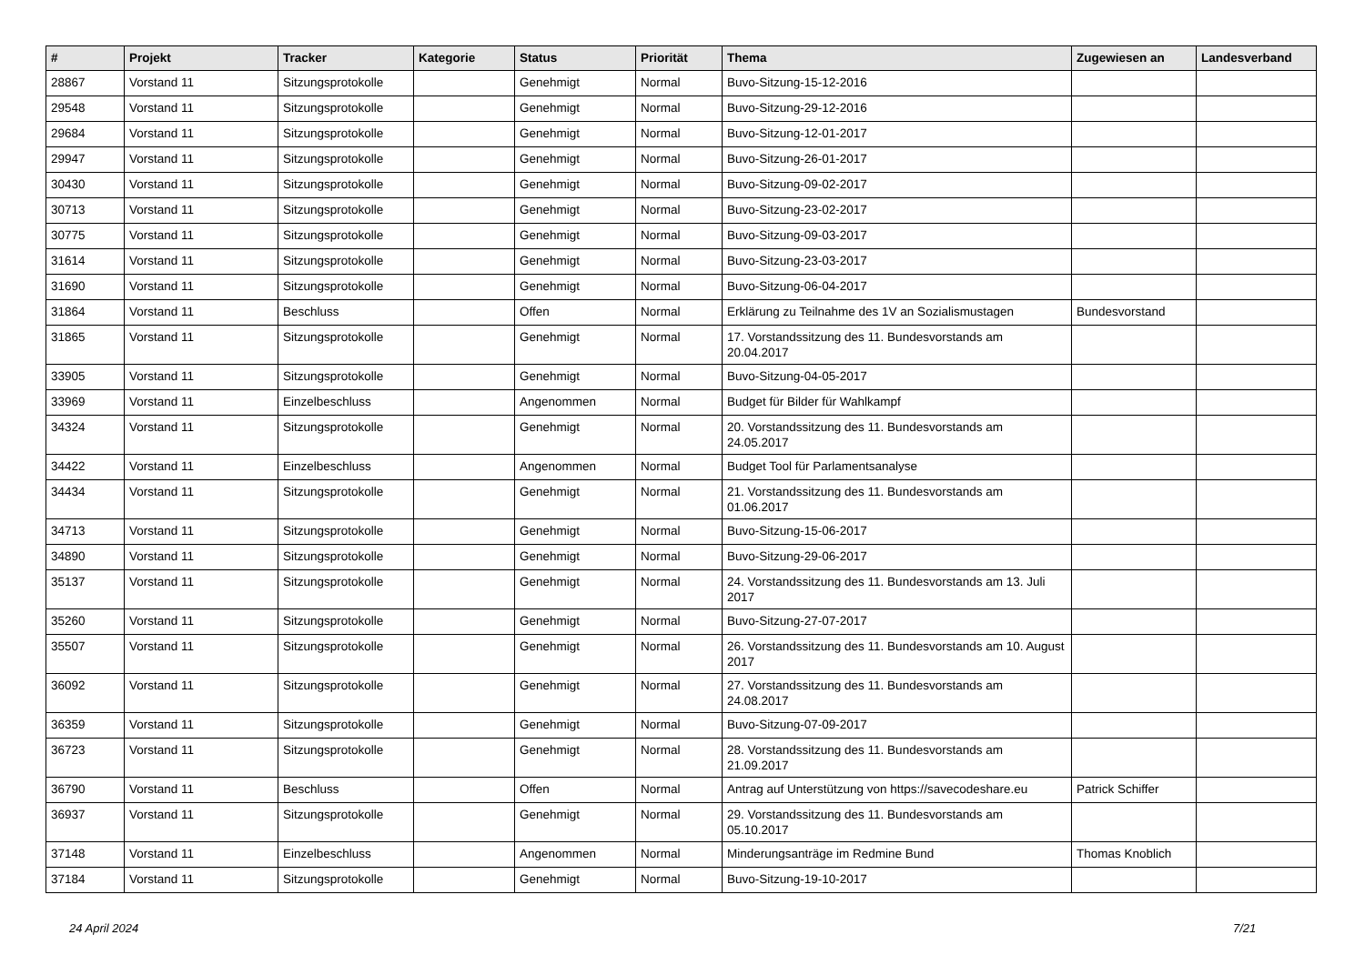| # | Projekt | Tracker | Kategorie | Status | Priorität | Thema | Zugewiesen an | Landesverband |
| --- | --- | --- | --- | --- | --- | --- | --- | --- |
| 28867 | Vorstand 11 | Sitzungsprotokolle | | Genehmigt | Normal | Buvo-Sitzung-15-12-2016 | | |
| 29548 | Vorstand 11 | Sitzungsprotokolle | | Genehmigt | Normal | Buvo-Sitzung-29-12-2016 | | |
| 29684 | Vorstand 11 | Sitzungsprotokolle | | Genehmigt | Normal | Buvo-Sitzung-12-01-2017 | | |
| 29947 | Vorstand 11 | Sitzungsprotokolle | | Genehmigt | Normal | Buvo-Sitzung-26-01-2017 | | |
| 30430 | Vorstand 11 | Sitzungsprotokolle | | Genehmigt | Normal | Buvo-Sitzung-09-02-2017 | | |
| 30713 | Vorstand 11 | Sitzungsprotokolle | | Genehmigt | Normal | Buvo-Sitzung-23-02-2017 | | |
| 30775 | Vorstand 11 | Sitzungsprotokolle | | Genehmigt | Normal | Buvo-Sitzung-09-03-2017 | | |
| 31614 | Vorstand 11 | Sitzungsprotokolle | | Genehmigt | Normal | Buvo-Sitzung-23-03-2017 | | |
| 31690 | Vorstand 11 | Sitzungsprotokolle | | Genehmigt | Normal | Buvo-Sitzung-06-04-2017 | | |
| 31864 | Vorstand 11 | Beschluss | | Offen | Normal | Erklärung zu Teilnahme des 1V an Sozialismustagen | Bundesvorstand | |
| 31865 | Vorstand 11 | Sitzungsprotokolle | | Genehmigt | Normal | 17. Vorstandssitzung des 11. Bundesvorstands am 20.04.2017 | | |
| 33905 | Vorstand 11 | Sitzungsprotokolle | | Genehmigt | Normal | Buvo-Sitzung-04-05-2017 | | |
| 33969 | Vorstand 11 | Einzelbeschluss | | Angenommen | Normal | Budget für Bilder für Wahlkampf | | |
| 34324 | Vorstand 11 | Sitzungsprotokolle | | Genehmigt | Normal | 20. Vorstandssitzung des 11. Bundesvorstands am 24.05.2017 | | |
| 34422 | Vorstand 11 | Einzelbeschluss | | Angenommen | Normal | Budget Tool für Parlamentsanalyse | | |
| 34434 | Vorstand 11 | Sitzungsprotokolle | | Genehmigt | Normal | 21. Vorstandssitzung des 11. Bundesvorstands am 01.06.2017 | | |
| 34713 | Vorstand 11 | Sitzungsprotokolle | | Genehmigt | Normal | Buvo-Sitzung-15-06-2017 | | |
| 34890 | Vorstand 11 | Sitzungsprotokolle | | Genehmigt | Normal | Buvo-Sitzung-29-06-2017 | | |
| 35137 | Vorstand 11 | Sitzungsprotokolle | | Genehmigt | Normal | 24. Vorstandssitzung des 11. Bundesvorstands am 13. Juli 2017 | | |
| 35260 | Vorstand 11 | Sitzungsprotokolle | | Genehmigt | Normal | Buvo-Sitzung-27-07-2017 | | |
| 35507 | Vorstand 11 | Sitzungsprotokolle | | Genehmigt | Normal | 26. Vorstandssitzung des 11. Bundesvorstands am 10. August 2017 | | |
| 36092 | Vorstand 11 | Sitzungsprotokolle | | Genehmigt | Normal | 27. Vorstandssitzung des 11. Bundesvorstands am 24.08.2017 | | |
| 36359 | Vorstand 11 | Sitzungsprotokolle | | Genehmigt | Normal | Buvo-Sitzung-07-09-2017 | | |
| 36723 | Vorstand 11 | Sitzungsprotokolle | | Genehmigt | Normal | 28. Vorstandssitzung des 11. Bundesvorstands am 21.09.2017 | | |
| 36790 | Vorstand 11 | Beschluss | | Offen | Normal | Antrag auf Unterstützung von https://savecodeshare.eu | Patrick Schiffer | |
| 36937 | Vorstand 11 | Sitzungsprotokolle | | Genehmigt | Normal | 29. Vorstandssitzung des 11. Bundesvorstands am 05.10.2017 | | |
| 37148 | Vorstand 11 | Einzelbeschluss | | Angenommen | Normal | Minderungsanträge im Redmine Bund | Thomas Knoblich | |
| 37184 | Vorstand 11 | Sitzungsprotokolle | | Genehmigt | Normal | Buvo-Sitzung-19-10-2017 | | |
24 April 2024 7/21